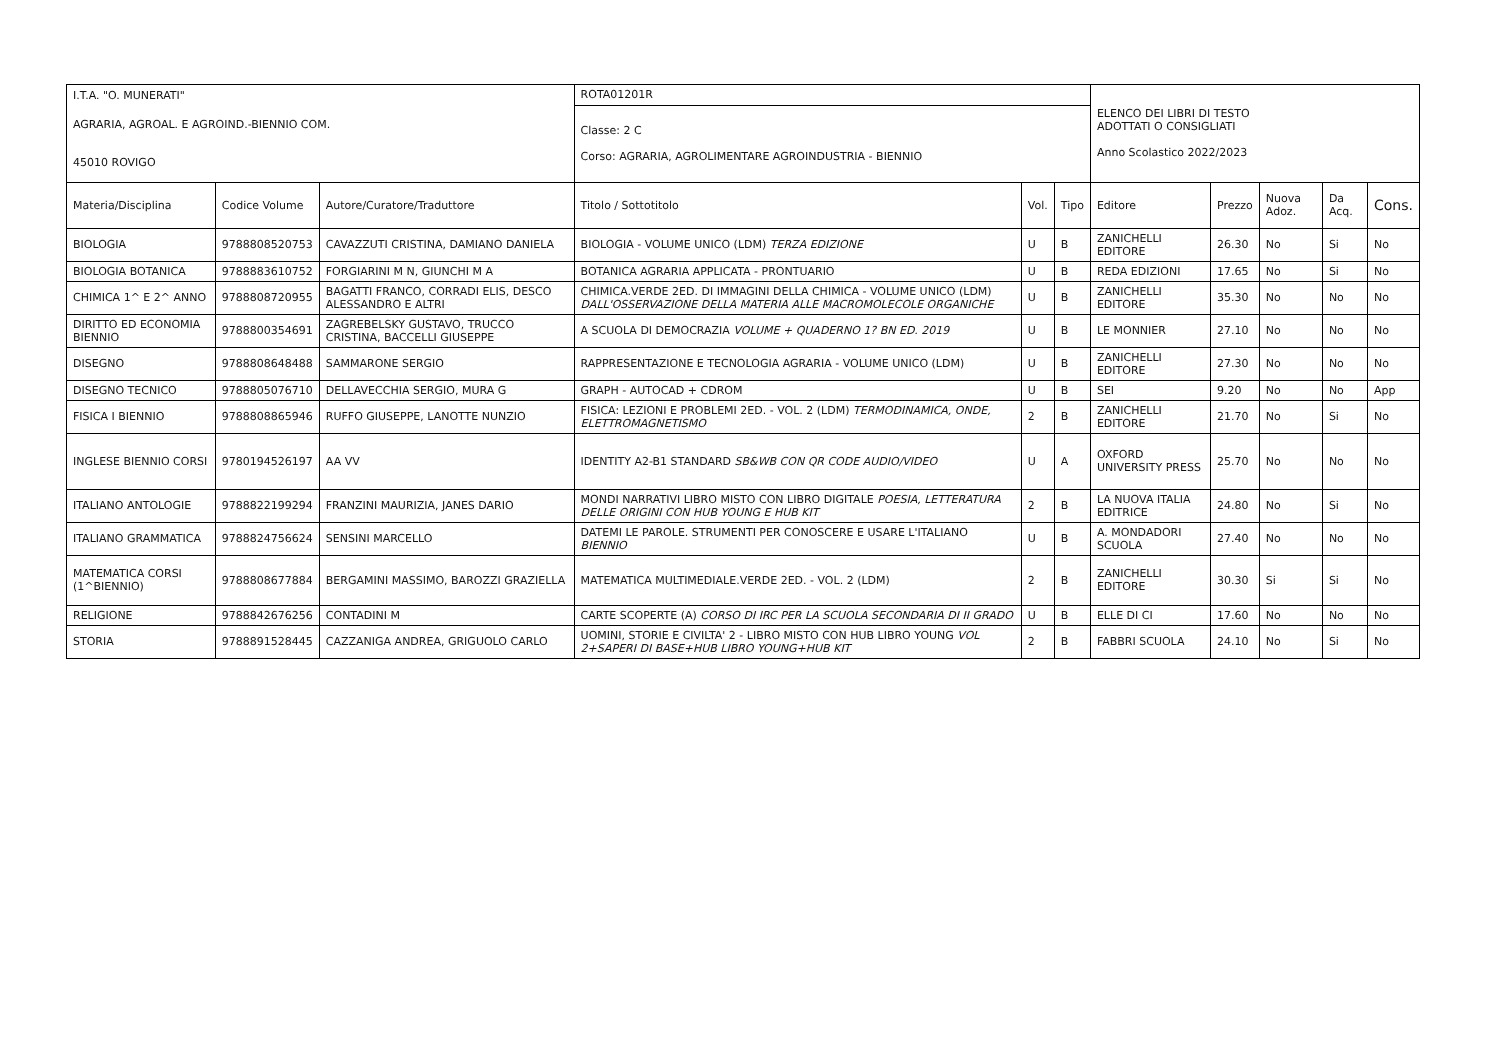| I.T.A. "O. MUNERATI" | | | ROTA01201R | | | ELENCO DEI LIBRI DI TESTO ADOTTATI O CONSIGLIATI Anno Scolastico 2022/2023 | | | | |
| AGRARIA, AGROAL. E AGROIND.-BIENNIO COM. | | | Classe: 2 C Corso: AGRARIA, AGROLIMENTARE AGROINDUSTRIA - BIENNIO | | | | | | | |
| 45010 ROVIGO | | | | | | | | | | |
| Materia/Disciplina | Codice Volume | Autore/Curatore/Traduttore | Titolo / Sottotitolo | Vol. | Tipo | Editore | Prezzo | Nuova Adoz. | Da Acq. | Cons. |
| BIOLOGIA | 9788808520753 | CAVAZZUTI CRISTINA, DAMIANO DANIELA | BIOLOGIA - VOLUME UNICO (LDM) TERZA EDIZIONE | U | B | ZANICHELLI EDITORE | 26.30 | No | Si | No |
| BIOLOGIA BOTANICA | 9788883610752 | FORGIARINI M N, GIUNCHI M A | BOTANICA AGRARIA APPLICATA - PRONTUARIO | U | B | REDA EDIZIONI | 17.65 | No | Si | No |
| CHIMICA 1^ E 2^ ANNO | 9788808720955 | BAGATTI FRANCO, CORRADI ELIS, DESCO ALESSANDRO E ALTRI | CHIMICA.VERDE 2ED. DI IMMAGINI DELLA CHIMICA - VOLUME UNICO (LDM) DALL'OSSERVAZIONE DELLA MATERIA ALLE MACROMOLECOLE ORGANICHE | U | B | ZANICHELLI EDITORE | 35.30 | No | No | No |
| DIRITTO ED ECONOMIA BIENNIO | 9788800354691 | ZAGREBELSKY GUSTAVO, TRUCCO CRISTINA, BACCELLI GIUSEPPE | A SCUOLA DI DEMOCRAZIA VOLUME + QUADERNO 1? BN ED. 2019 | U | B | LE MONNIER | 27.10 | No | No | No |
| DISEGNO | 9788808648488 | SAMMARONE SERGIO | RAPPRESENTAZIONE E TECNOLOGIA AGRARIA - VOLUME UNICO (LDM) | U | B | ZANICHELLI EDITORE | 27.30 | No | No | No |
| DISEGNO TECNICO | 9788805076710 | DELLAVECCHIA SERGIO, MURA G | GRAPH - AUTOCAD + CDROM | U | B | SEI | 9.20 | No | No | App |
| FISICA I BIENNIO | 9788808865946 | RUFFO GIUSEPPE, LANOTTE NUNZIO | FISICA: LEZIONI E PROBLEMI 2ED. - VOL. 2 (LDM) TERMODINAMICA, ONDE, ELETTROMAGNETISMO | 2 | B | ZANICHELLI EDITORE | 21.70 | No | Si | No |
| INGLESE BIENNIO CORSI | 9780194526197 | AA VV | IDENTITY A2-B1 STANDARD SB&WB CON QR CODE AUDIO/VIDEO | U | A | OXFORD UNIVERSITY PRESS | 25.70 | No | No | No |
| ITALIANO ANTOLOGIE | 9788822199294 | FRANZINI MAURIZIA, JANES DARIO | MONDI NARRATIVI LIBRO MISTO CON LIBRO DIGITALE POESIA, LETTERATURA DELLE ORIGINI CON HUB YOUNG E HUB KIT | 2 | B | LA NUOVA ITALIA EDITRICE | 24.80 | No | Si | No |
| ITALIANO GRAMMATICA | 9788824756624 | SENSINI MARCELLO | DATEMI LE PAROLE. STRUMENTI PER CONOSCERE E USARE L'ITALIANO BIENNIO | U | B | A. MONDADORI SCUOLA | 27.40 | No | No | No |
| MATEMATICA CORSI (1^BIENNIO) | 9788808677884 | BERGAMINI MASSIMO, BAROZZI GRAZIELLA | MATEMATICA MULTIMEDIALE.VERDE 2ED. - VOL. 2 (LDM) | 2 | B | ZANICHELLI EDITORE | 30.30 | Si | Si | No |
| RELIGIONE | 9788842676256 | CONTADINI M | CARTE SCOPERTE (A) CORSO DI IRC PER LA SCUOLA SECONDARIA DI II GRADO | U | B | ELLE DI CI | 17.60 | No | No | No |
| STORIA | 9788891528445 | CAZZANIGA ANDREA, GRIGUOLO CARLO | UOMINI, STORIE E CIVILTA' 2 - LIBRO MISTO CON HUB LIBRO YOUNG VOL 2+SAPERI DI BASE+HUB LIBRO YOUNG+HUB KIT | 2 | B | FABBRI SCUOLA | 24.10 | No | Si | No |